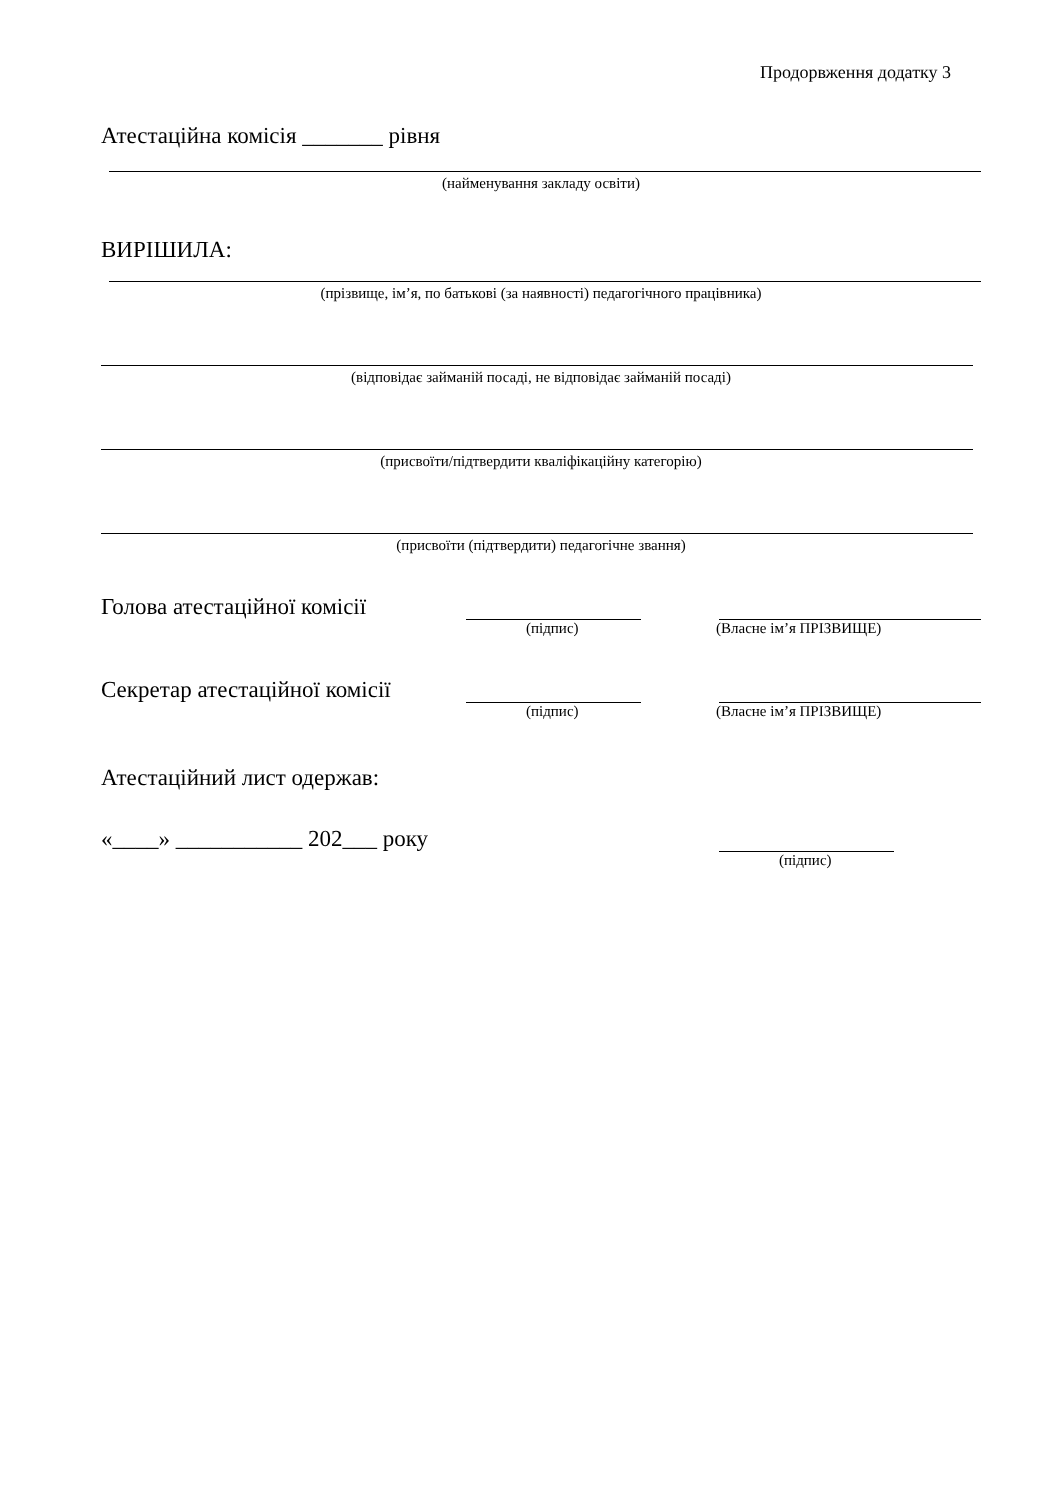Продорвження додатку 3
Атестаційна комісія _______ рівня
(найменування закладу освіти)
ВИРІШИЛА:
(прізвище, ім’я, по батькові (за наявності) педагогічного працівника)
(відповідає займаній посаді, не відповідає займаній посаді)
(присвоїти/підтвердити кваліфікаційну категорію)
(присвоїти (підтвердити) педагогічне звання)
Голова атестаційної комісії
(підпис) (Власне ім’я ПРІЗВИЩЕ)
Секретар атестаційної комісії
(підпис) (Власне ім’я ПРІЗВИЩЕ)
Атестаційний лист одержав:
«____» ___________ 202___ року
(підпис)